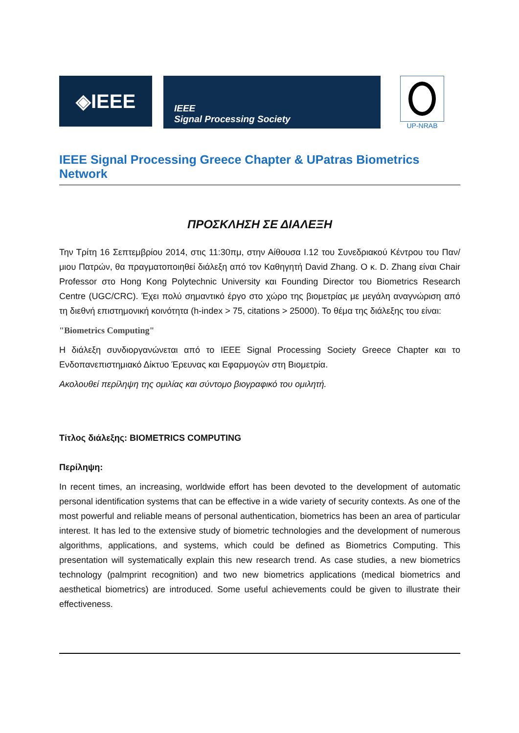◈IEEE
IEEE
Signal Processing Society
UP-NRAB
IEEE Signal Processing Greece Chapter & UPatras Biometrics Network
ΠΡΟΣΚΛΗΣΗ ΣΕ ΔΙΑΛΕΞΗ
Την Τρίτη 16 Σεπτεμβρίου 2014, στις 11:30πμ, στην Αίθουσα Ι.12 του Συνεδριακού Κέντρου του Παν/μιου Πατρών, θα πραγματοποιηθεί διάλεξη από τον Καθηγητή David Zhang. Ο κ. D. Zhang είναι Chair Professor στο Hong Kong Polytechnic University και Founding Director του Biometrics Research Centre (UGC/CRC). Έχει πολύ σημαντικό έργο στο χώρο της βιομετρίας με μεγάλη αναγνώριση από τη διεθνή επιστημονική κοινότητα (h-index > 75, citations > 25000). Το θέμα της διάλεξης του είναι:
"Biometrics Computing"
Η διάλεξη συνδιοργανώνεται από το IEEE Signal Processing Society Greece Chapter και το Ενδοπανεπιστημιακό Δίκτυο Έρευνας και Εφαρμογών στη Βιομετρία.
Ακολουθεί περίληψη της ομιλίας και σύντομο βιογραφικό του ομιλητή.
Τίτλος διάλεξης: BIOMETRICS COMPUTING
Περίληψη:
In recent times, an increasing, worldwide effort has been devoted to the development of automatic personal identification systems that can be effective in a wide variety of security contexts. As one of the most powerful and reliable means of personal authentication, biometrics has been an area of particular interest. It has led to the extensive study of biometric technologies and the development of numerous algorithms, applications, and systems, which could be defined as Biometrics Computing. This presentation will systematically explain this new research trend. As case studies, a new biometrics technology (palmprint recognition) and two new biometrics applications (medical biometrics and aesthetical biometrics) are introduced. Some useful achievements could be given to illustrate their effectiveness.